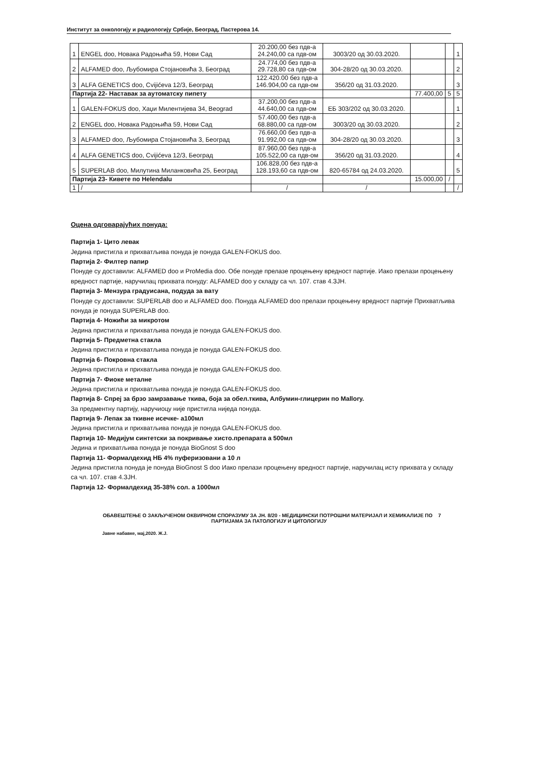Институт за онкологију и радиологију Србије, Београд, Пастерова 14.
| 1 | ENGEL doo, Новака Радоњића 59, Нови Сад | 20.200,00 без пдв-а 24.240,00 са пдв-ом | 3003/20 од 30.03.2020. | | | 1 |
| 2 | ALFAMED doo, Љубомира Стојановића 3, Београд | 24.774,00 без пдв-а 29.728,80 са пдв-ом | 304-28/20 од 30.03.2020. | | | 2 |
| 3 | ALFA GENETICS doo, Cvijićeva 12/3, Београд | 122.420.00 без пдв-а 146.904,00 са пдв-ом | 356/20 од 31.03.2020. | | | 3 |
| Партија 22- Наставак за аутоматску пипету | | | | 77.400,00 | 5 | 5 |
| 1 | GALEN-FOKUS doo, Хаџи Милентијева 34, Beograd | 37.200,00 без пдв-а 44.640,00 са пдв-ом | ЕБ 303/202 од 30.03.2020. | | | 1 |
| 2 | ENGEL doo, Новака Радоњића 59, Нови Сад | 57.400,00 без пдв-а 68.880,00 са пдв-ом | 3003/20 од 30.03.2020. | | | 2 |
| 3 | ALFAMED doo, Љубомира Стојановића 3, Београд | 76.660,00 без пдв-а 91.992,00 са пдв-ом | 304-28/20 од 30.03.2020. | | | 3 |
| 4 | ALFA GENETICS doo, Cvijićeva 12/3, Београд | 87.960,00 без пдв-а 105.522,00 са пдв-ом | 356/20 од 31.03.2020. | | | 4 |
| 5 | SUPERLAB doo, Милутина Миланковића 25, Београд | 106.828,00 без пдв-а 128.193,60 са пдв-ом | 820-65784 од 24.03.2020. | | | 5 |
| Партија 23- Кивете по Helendalu | | | | 15.000,00 | / | |
| 1 | / | / | / | | | / |
Оцена одговарајућих понуда:
Партија 1- Цито левак
Јединa пристигла и прихватљива понуда је понуда GALEN-FOKUS doo.
Партија 2- Филтер папир
Понуде су доставили: ALFAMED doo и ProMedia doo. Обе понуде прелазе процењену вредност партије. Иако прелази процењену вредност партије, наручилац прихвата понуду: ALFAMED doo у складу са чл. 107. став 4.ЗЈН.
Партија 3- Мензура градуисана, подуда за вату
Понуде су доставили: SUPERLAB doo и ALFAMED doo. Понуда ALFAMED doo прелази процењену вредност партије Прихватљива понуда је понуда SUPERLAB doo.
Партија 4- Ножићи за микротом
Јединa пристигла и прихватљива понуда је понуда GALEN-FOKUS doo.
Партија 5- Предметна стакла
Јединa пристигла и прихватљива понуда је понуда GALEN-FOKUS doo.
Партија 6- Покровна стакла
Јединa пристигла и прихватљива понуда је понуда GALEN-FOKUS doo.
Партија 7- Фиоке металне
Јединa пристигла и прихватљива понуда је понуда GALEN-FOKUS doo.
Партија 8- Спреј за брзо замрзавање ткива, боја за обел.ткива, Албумин-глицерин по Mallory.
За предментну партију, наручиоцу није пристигла ниједа понуда.
Партија 9- Лепак за ткивне исечке- а100мл
Јединa пристигла и прихватљива понуда је понуда GALEN-FOKUS doo.
Партија 10- Медијум синтетски за покривање хисто.препарата а 500мл
Јединa и прихватљива понуда је понуда BioGnost S doo
Партија 11- Формалдехид НБ 4% пуферизовани а 10 л
Јединa пристигла понуда је понуда BioGnost S doo Иако прелази процењену вредност партије, наручилац исту прихвата у складу са чл. 107. став 4.ЗЈН.
Партија 12- Формалдехид 35-38% сол. а 1000мл
7 ОБАВЕШТЕЊЕ О ЗАКЉУЧЕНОМ ОКВИРНОМ СПОРАЗУМУ ЗА ЈН. 8/20 - МЕДИЦИНСКИ ПОТРОШНИ МАТЕРИЈАЛ И ХЕМИКАЛИЈЕ ПО ПАРТИЈАМА ЗА ПАТОЛОГИЈУ И ЦИТОЛОГИЈУ
Јавне набавке, мај,2020. Ж.Ј.